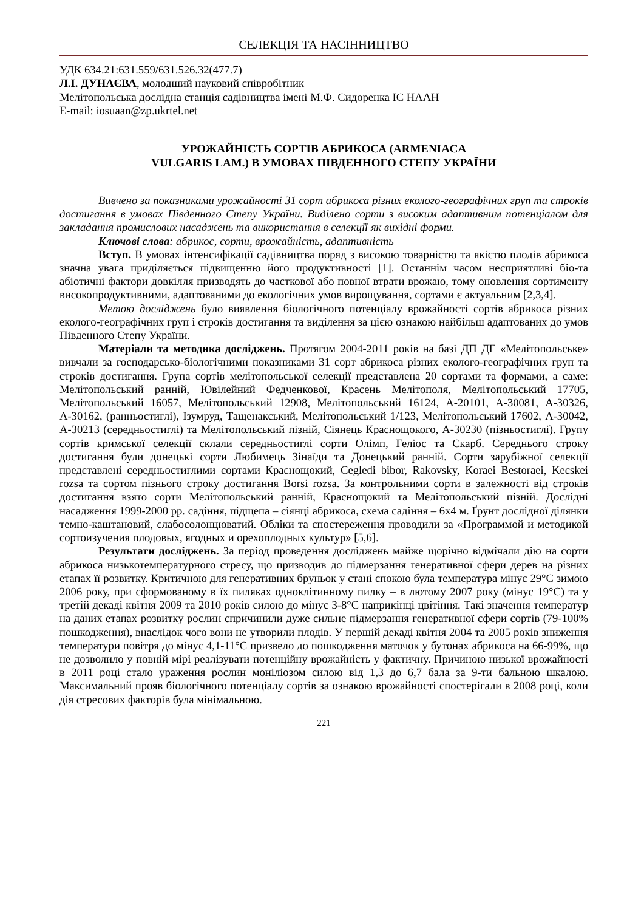СЕЛЕКЦІЯ ТА НАСІННИЦТВО
УДК 634.21:631.559/631.526.32(477.7)
Л.І. ДУНАЄВА, молодший науковий співробітник
Мелітопольська дослідна станція садівництва імені М.Ф. Сидоренка ІС НААН
E-mail: iosuaan@zp.ukrtel.net
УРОЖАЙНІСТЬ СОРТІВ АБРИКОСА (ARMENIACA
VULGARIS LAM.) В УМОВАХ ПІВДЕННОГО СТЕПУ УКРАЇНИ
Вивчено за показниками урожайності 31 сорт абрикоса різних еколого-географічних груп та строків достигання в умовах Південного Степу України. Виділено сорти з високим адаптивним потенціалом для закладання промислових насаджень та використання в селекції як вихідні форми.
Ключові слова: абрикос, сорти, врожайність, адаптивність
Вступ. В умовах інтенсифікації садівництва поряд з високою товарністю та якістю плодів абрикоса значна увага приділяється підвищенню його продуктивності [1]. Останнім часом несприятливі біо-та абіотичні фактори довкілля призводять до часткової або повної втрати врожаю, тому оновлення сортименту високопродуктивними, адаптованими до екологічних умов вирощування, сортами є актуальним [2,3,4].
Метою досліджень було виявлення біологічного потенціалу врожайності сортів абрикоса різних еколого-географічних груп і строків достигання та виділення за цією ознакою найбільш адаптованих до умов Південного Степу України.
Матеріали та методика досліджень. Протягом 2004-2011 років на базі ДП ДГ «Мелітопольське» вивчали за господарсько-біологічними показниками 31 сорт абрикоса різних еколого-географічних груп та строків достигання. Група сортів мелітопольської селекції представлена 20 сортами та формами, а саме: Мелітопольський ранній, Ювілейний Федченкової, Красень Мелітополя, Мелітопольський 17705, Мелітопольський 16057, Мелітопольський 12908, Мелітопольський 16124, А-20101, А-30081, А-30326, А-30162, (ранньостиглі), Ізумруд, Тащенакський, Мелітопольський 1/123, Мелітопольський 17602, А-30042, А-30213 (середньостиглі) та Мелітопольський пізній, Сіянець Краснощокого, А-30230 (пізньостиглі). Групу сортів кримської селекції склали середньостиглі сорти Олімп, Геліос та Скарб. Середнього строку достигання були донецькі сорти Любимець Зінаїди та Донецький ранній. Сорти зарубіжної селекції представлені середньостиглими сортами Краснощокий, Cegledi bibor, Rakovsky, Koraei Bestoraei, Kecskei rozsa та сортом пізнього строку достигання Borsi rozsa. За контрольними сорти в залежності від строків достигання взято сорти Мелітопольський ранній, Краснощокий та Мелітопольський пізній. Дослідні насадження 1999-2000 рр. садіння, підщепа – сіянці абрикоса, схема садіння – 6х4 м. Ґрунт дослідної ділянки темно-каштановий, слабосолонцюватий. Обліки та спостереження проводили за «Программой и методикой сортоизучения плодовых, ягодных и орехоплодных культур» [5,6].
Результати досліджень. За період проведення досліджень майже щорічно відмічали дію на сорти абрикоса низькотемпературного стресу, що призводив до підмерзання генеративної сфери дерев на різних етапах її розвитку. Критичною для генеративних бруньок у стані спокою була температура мінус 29°С зимою 2006 року, при сформованому в їх пиляках одноклітинному пилку – в лютому 2007 року (мінус 19°С) та у третій декаді квітня 2009 та 2010 років силою до мінус 3-8°С наприкінці цвітіння. Такі значення температур на даних етапах розвитку рослин спричинили дуже сильне підмерзання генеративної сфери сортів (79-100% пошкодження), внаслідок чого вони не утворили плодів. У першій декаді квітня 2004 та 2005 років зниження температури повітря до мінус 4,1-11°С призвело до пошкодження маточок у бутонах абрикоса на 66-99%, що не дозволило у повній мірі реалізувати потенційну врожайність у фактичну. Причиною низької врожайності в 2011 році стало ураження рослин моніліозом силою від 1,3 до 6,7 бала за 9-ти бальною шкалою. Максимальний прояв біологічного потенціалу сортів за ознакою врожайності спостерігали в 2008 році, коли дія стресових факторів була мінімальною.
221